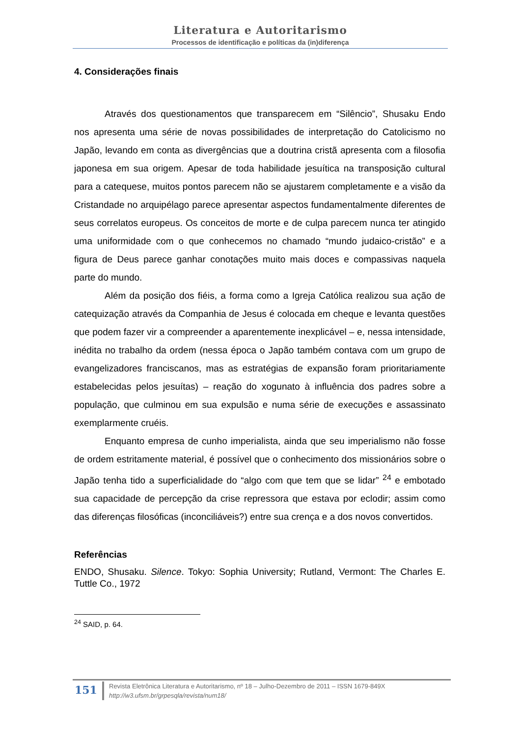Literatura e Autoritarismo
Processos de identificação e políticas da (in)diferença
4. Considerações finais
Através dos questionamentos que transparecem em “Silêncio”, Shusaku Endo nos apresenta uma série de novas possibilidades de interpretação do Catolicismo no Japão, levando em conta as divergências que a doutrina cristã apresenta com a filosofia japonesa em sua origem. Apesar de toda habilidade jesuítica na transposição cultural para a catequese, muitos pontos parecem não se ajustarem completamente e a visão da Cristandade no arquipélago parece apresentar aspectos fundamentalmente diferentes de seus correlatos europeus. Os conceitos de morte e de culpa parecem nunca ter atingido uma uniformidade com o que conhecemos no chamado “mundo judaico-cristão” e a figura de Deus parece ganhar conotações muito mais doces e compassivas naquela parte do mundo.
Além da posição dos fiéis, a forma como a Igreja Católica realizou sua ação de catequização através da Companhia de Jesus é colocada em cheque e levanta questões que podem fazer vir a compreender a aparentemente inexplicável – e, nessa intensidade, inédita no trabalho da ordem (nessa época o Japão também contava com um grupo de evangelizadores franciscanos, mas as estratégias de expansão foram prioritariamente estabelecidas pelos jesuítas) – reação do xogunato à influência dos padres sobre a população, que culminou em sua expulsão e numa série de execuções e assassinato exemplarmente cruéis.
Enquanto empresa de cunho imperialista, ainda que seu imperialismo não fosse de ordem estritamente material, é possível que o conhecimento dos missionários sobre o Japão tenha tido a superficialidade do “algo com que tem que se lidar” <sup>24</sup> e embotado sua capacidade de percepção da crise repressora que estava por eclodir; assim como das diferenças filosóficas (inconciliáveis?) entre sua crença e a dos novos convertidos.
Referências
ENDO, Shusaku. Silence. Tokyo: Sophia University; Rutland, Vermont: The Charles E. Tuttle Co., 1972
<sup>24</sup> SAID, p. 64.
151
Revista Eletrônica Literatura e Autoritarismo, nº 18 – Julho-Dezembro de 2011 – ISSN 1679-849X
http://w3.ufsm.br/grpesqla/revista/num18/